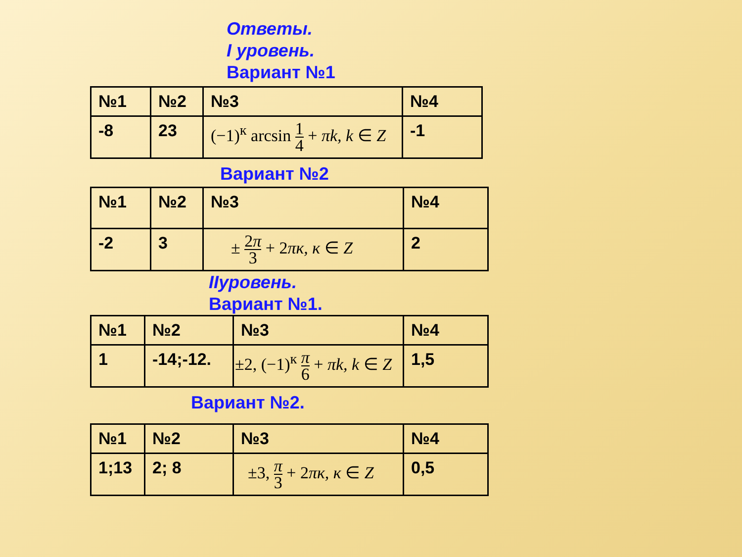Ответы.
I уровень.
Вариант №1
| №1 | №2 | №3 | №4 |
| -8 | 23 | (−1)<sup>к</sup> arcsin 1 4 + πk, k ∈ Z | -1 |
Вариант №2
| №1 | №2 | №3 | №4 |
| -2 | 3 | ± 2 π 3 + 2 πк, к ∈ Z | 2 |
IIуровень.
Вариант №1.
| №1 | №2 | №3 | №4 |
| 1 | -14;-12. | ±2, (−1)<sup>к</sup> π 6 + πk, k ∈ Z | 1,5 |
Вариант №2.
| №1 | №2 | №3 | №4 |
| 1;13 | 2; 8 | ±3, π 3 + 2 πк, к ∈ Z | 0,5 |